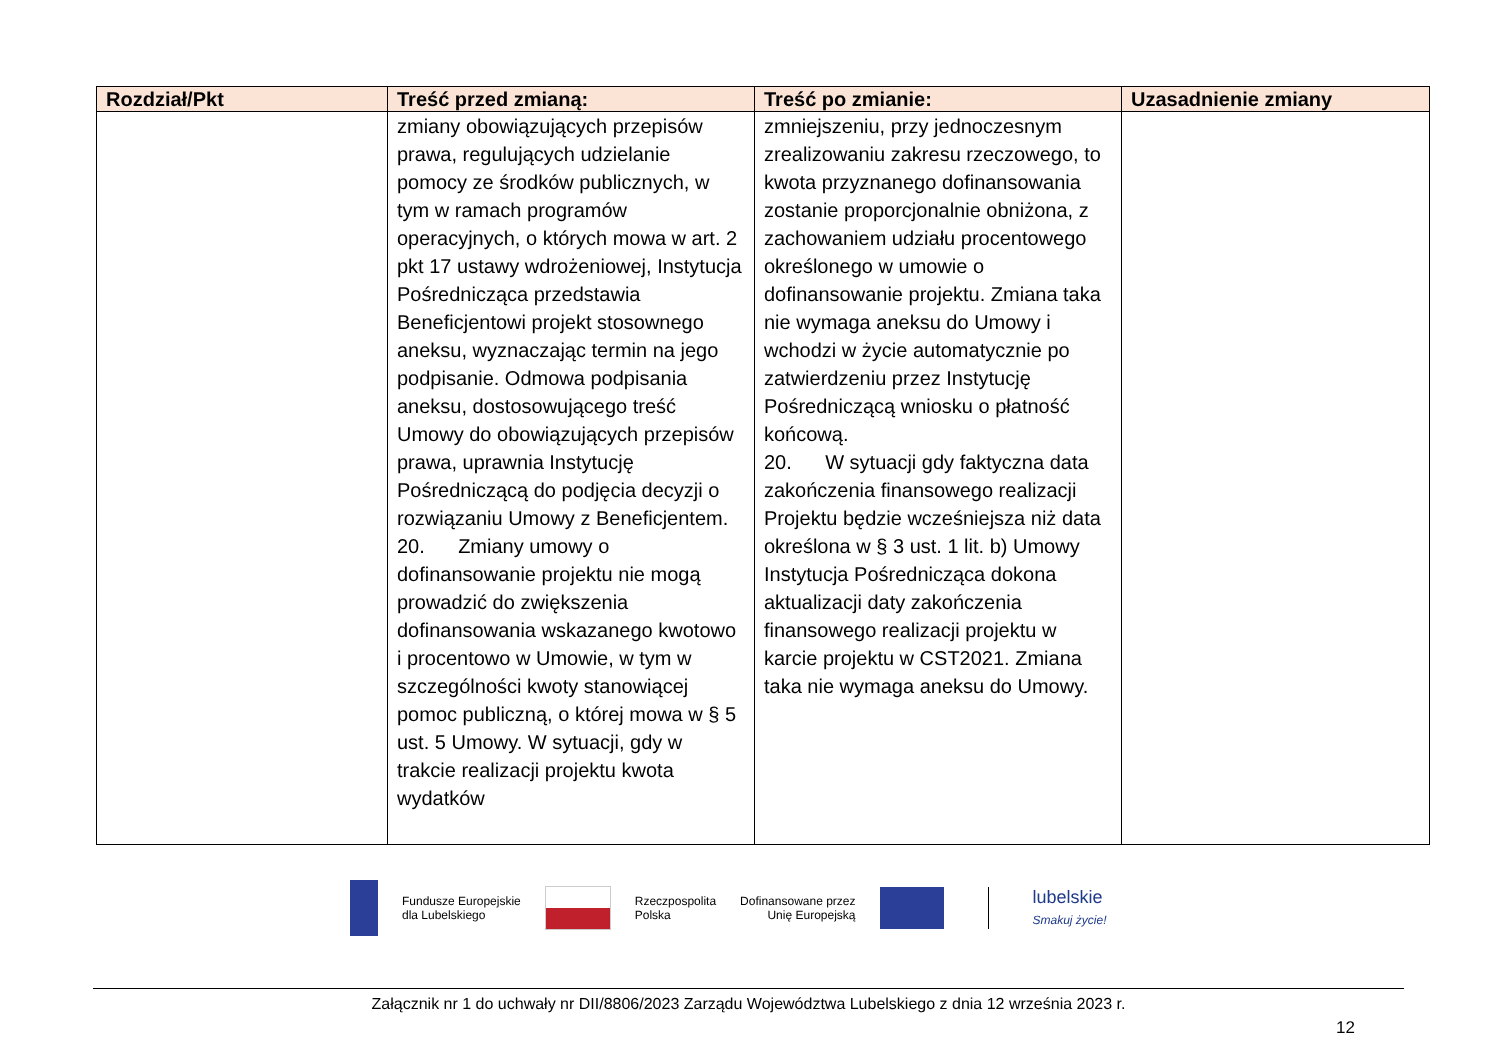| Rozdział/Pkt | Treść przed zmianą: | Treść po zmianie: | Uzasadnienie zmiany |
| --- | --- | --- | --- |
| | zmiany obowiązujących przepisów prawa, regulujących udzielanie pomocy ze środków publicznych, w tym w ramach programów operacyjnych, o których mowa w art. 2 pkt 17 ustawy wdrożeniowej, Instytucja Pośrednicząca przedstawia Beneficjentowi projekt stosownego aneksu, wyznaczając termin na jego podpisanie. Odmowa podpisania aneksu, dostosowującego treść Umowy do obowiązujących przepisów prawa, uprawnia Instytucję Pośredniczącą do podjęcia decyzji o rozwiązaniu Umowy z Beneficjentem. 20. Zmiany umowy o dofinansowanie projektu nie mogą prowadzić do zwiększenia dofinansowania wskazanego kwotowo i procentowo w Umowie, w tym w szczególności kwoty stanowiącej pomoc publiczną, o której mowa w § 5 ust. 5 Umowy. W sytuacji, gdy w trakcie realizacji projektu kwota wydatków | zmniejszeniu, przy jednoczesnym zrealizowaniu zakresu rzeczowego, to kwota przyznanego dofinansowania zostanie proporcjonalnie obniżona, z zachowaniem udziału procentowego określonego w umowie o dofinansowanie projektu. Zmiana taka nie wymaga aneksu do Umowy i wchodzi w życie automatycznie po zatwierdzeniu przez Instytucję Pośredniczącą wniosku o płatność końcową. 20. W sytuacji gdy faktyczna data zakończenia finansowego realizacji Projektu będzie wcześniejsza niż data określona w § 3 ust. 1 lit. b) Umowy Instytucja Pośrednicząca dokona aktualizacji daty zakończenia finansowego realizacji projektu w karcie projektu w CST2021. Zmiana taka nie wymaga aneksu do Umowy. | |
Fundusze Europejskie
dla Lubelskiego
Rzeczpospolita
Polska
Dofinansowane przez
Unię Europejską
lubelskie
Smakuj życie!
Załącznik nr 1 do uchwały nr DII/8806/2023 Zarządu Województwa Lubelskiego z dnia 12 września 2023 r.
12